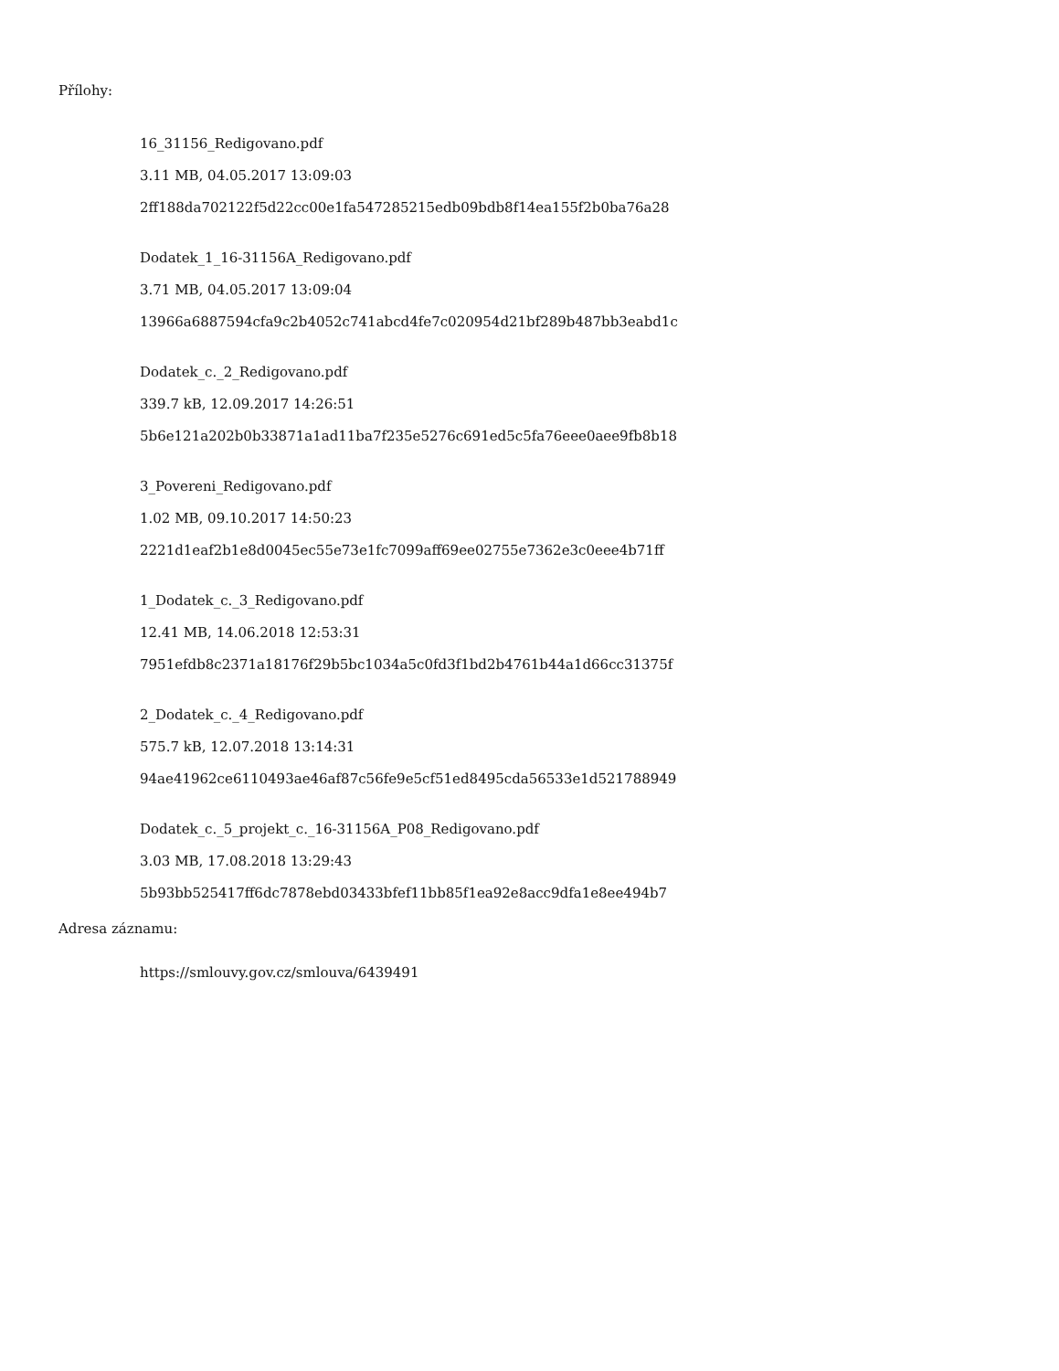Přílohy:
16_31156_Redigovano.pdf
3.11 MB, 04.05.2017 13:09:03
2ff188da702122f5d22cc00e1fa547285215edb09bdb8f14ea155f2b0ba76a28
Dodatek_1_16-31156A_Redigovano.pdf
3.71 MB, 04.05.2017 13:09:04
13966a6887594cfa9c2b4052c741abcd4fe7c020954d21bf289b487bb3eabd1c
Dodatek_c._2_Redigovano.pdf
339.7 kB, 12.09.2017 14:26:51
5b6e121a202b0b33871a1ad11ba7f235e5276c691ed5c5fa76eee0aee9fb8b18
3_Povereni_Redigovano.pdf
1.02 MB, 09.10.2017 14:50:23
2221d1eaf2b1e8d0045ec55e73e1fc7099aff69ee02755e7362e3c0eee4b71ff
1_Dodatek_c._3_Redigovano.pdf
12.41 MB, 14.06.2018 12:53:31
7951efdb8c2371a18176f29b5bc1034a5c0fd3f1bd2b4761b44a1d66cc31375f
2_Dodatek_c._4_Redigovano.pdf
575.7 kB, 12.07.2018 13:14:31
94ae41962ce6110493ae46af87c56fe9e5cf51ed8495cda56533e1d521788949
Dodatek_c._5_projekt_c._16-31156A_P08_Redigovano.pdf
3.03 MB, 17.08.2018 13:29:43
5b93bb525417ff6dc7878ebd03433bfef11bb85f1ea92e8acc9dfa1e8ee494b7
Adresa záznamu:
https://smlouvy.gov.cz/smlouva/6439491